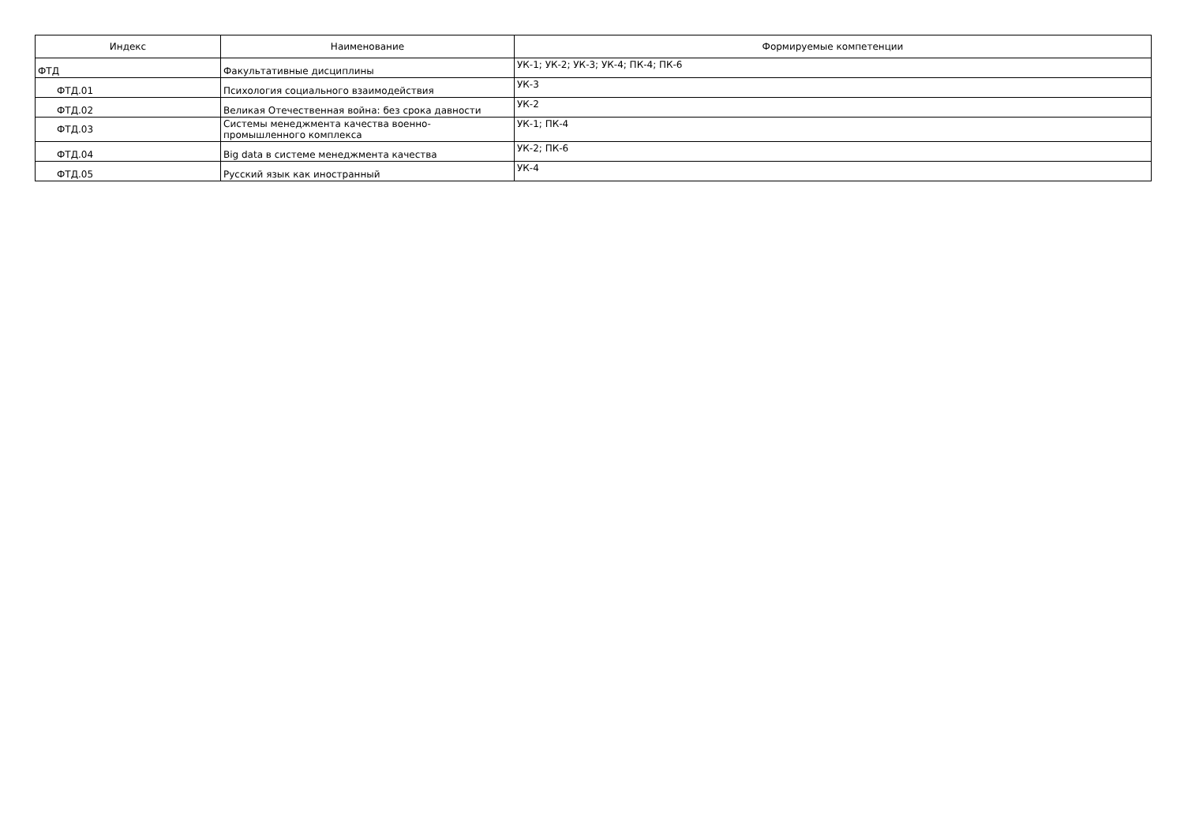| Индекс | Наименование | Формируемые компетенции |
| --- | --- | --- |
| ФТД | Факультативные дисциплины | УК-1; УК-2; УК-3; УК-4; ПК-4; ПК-6 |
| ФТД.01 | Психология социального взаимодействия | УК-3 |
| ФТД.02 | Великая Отечественная война: без срока давности | УК-2 |
| ФТД.03 | Системы менеджмента качества военно- промышленного комплекса | УК-1; ПК-4 |
| ФТД.04 | Big data в системе менеджмента качества | УК-2; ПК-6 |
| ФТД.05 | Русский язык как иностранный | УК-4 |